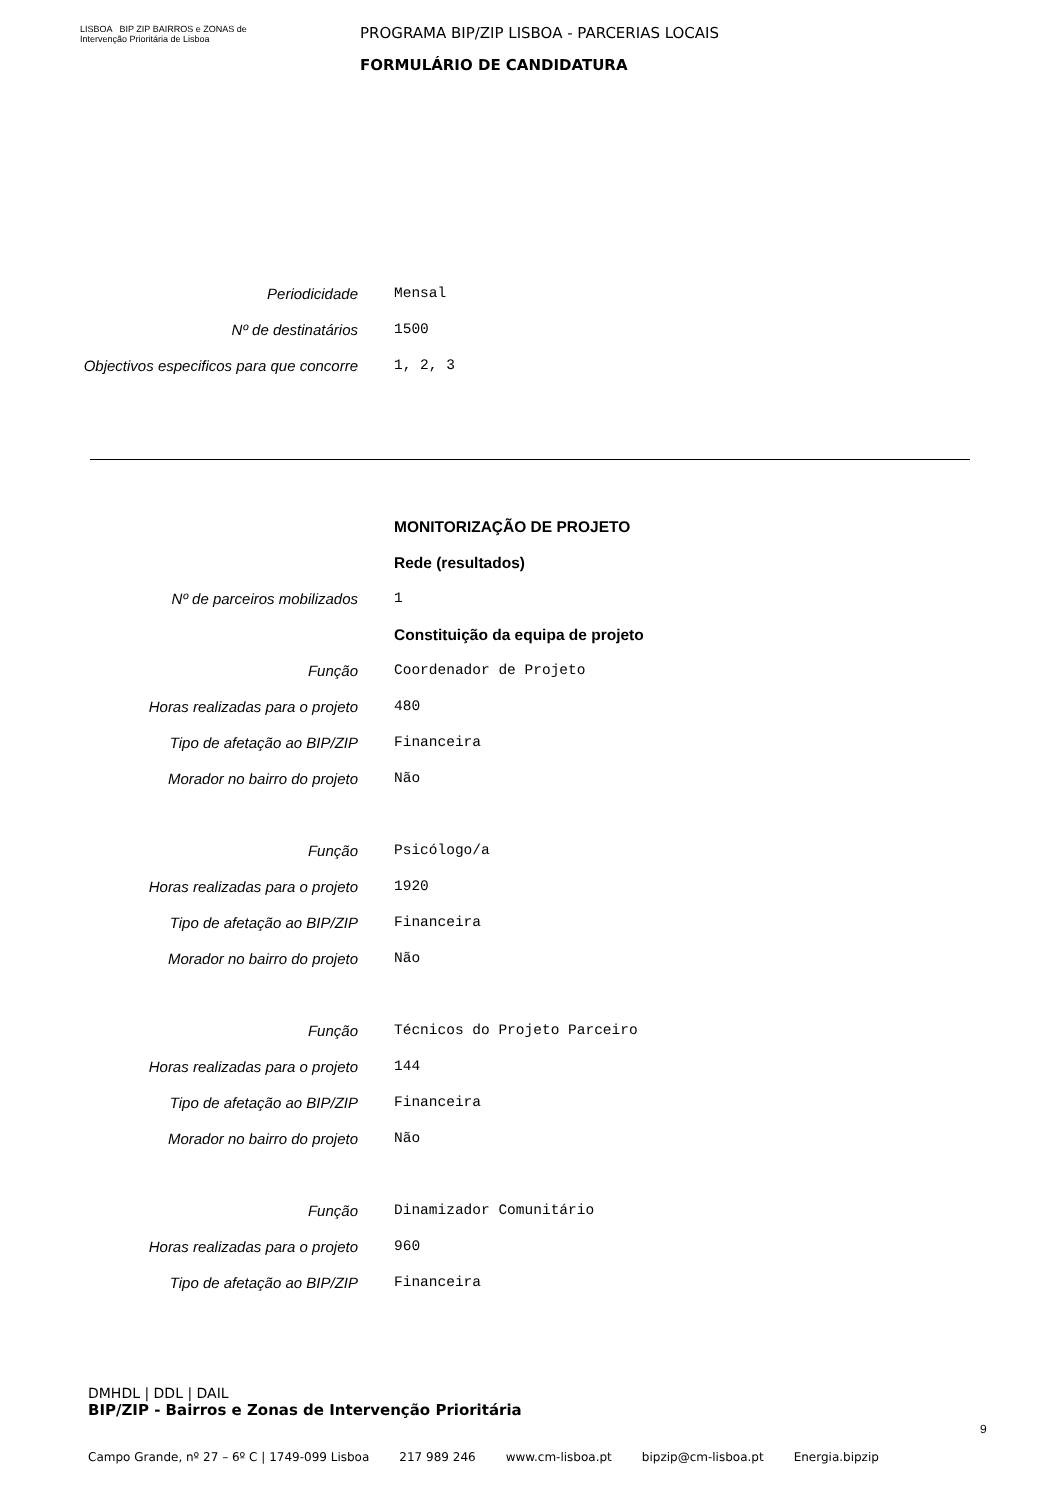LISBOA BIP ZIP BAIRROS e ZONAS de Intervenção Prioritária de Lisboa
PROGRAMA BIP/ZIP LISBOA - PARCERIAS LOCAIS
FORMULÁRIO DE CANDIDATURA
Periodicidade Mensal
Nº de destinatários 1500
Objectivos especificos para que concorre
1, 2, 3
MONITORIZAÇÃO DE PROJETO
Rede (resultados)
Nº de parceiros mobilizados 1
Constituição da equipa de projeto
Função Coordenador de Projeto
Horas realizadas para o projeto 480
Tipo de afetação ao BIP/ZIP Financeira
Morador no bairro do projeto Não
Função Psicólogo/a
Horas realizadas para o projeto 1920
Tipo de afetação ao BIP/ZIP Financeira
Morador no bairro do projeto Não
Função Técnicos do Projeto Parceiro
Horas realizadas para o projeto 144
Tipo de afetação ao BIP/ZIP Financeira
Morador no bairro do projeto Não
Função Dinamizador Comunitário
Horas realizadas para o projeto 960
Tipo de afetação ao BIP/ZIP Financeira
DMHDL | DDL | DAIL
BIP/ZIP - Bairros e Zonas de Intervenção Prioritária
9
Campo Grande, nº 27 – 6º C | 1749-099 Lisboa 217 989 246 www.cm-lisboa.pt bipzip@cm-lisboa.pt Energia.bipzip